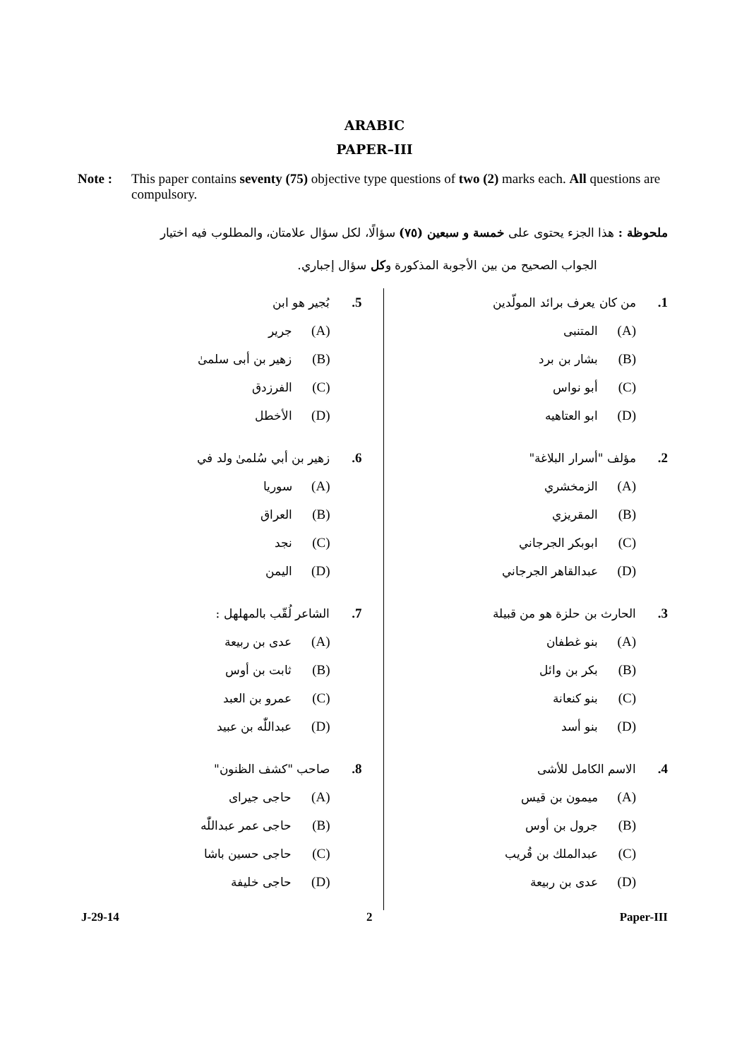ARABIC
PAPER–III
Note : This paper contains seventy (75) objective type questions of two (2) marks each. All questions are compulsory.
ملحوظة : هذا الجزء يحتوى على خمسة و سبعين (٧٥) سؤالًا، لكل سؤال علامتان، والمطلوب فيه اختيار
الجواب الصحيح من بين الأجوبة المذكورة وكل سؤال إجباري.
1. من كان يعرف برائد المولّدين
(A) المتنبى
(B) بشار بن برد
(C) أبو نواس
(D) ابو العتاهيه
2. مؤلف "أسرار البلاغة"
(A) الزمخشري
(B) المقريزي
(C) ابوبكر الجرجاني
(D) عبدالقاهر الجرجاني
3. الحارث بن حلزة هو من قبيلة
(A) بنو غطفان
(B) بكر بن وائل
(C) بنو كنعانة
(D) بنو أسد
4. الاسم الكامل للأشى
(A) ميمون بن قيس
(B) جرول بن أوس
(C) عبدالملك بن قُريب
(D) عدى بن ربيعة
5. بُجير هو ابن
(A) جرير
(B) زهير بن أبى سلمىٰ
(C) الفرزدق
(D) الأخطل
6. زهير بن أبي سُلمىٰ ولد في
(A) سوريا
(B) العراق
(C) نجد
(D) اليمن
7. الشاعر لُقّب بالمهلهل :
(A) عدى بن ربيعة
(B) ثابت بن أوس
(C) عمرو بن العبد
(D) عبداللّٰه بن عبيد
8. صاحب "كشف الظنون"
(A) حاجى جيراى
(B) حاجى عمر عبداللّٰه
(C) حاجى حسين باشا
(D) حاجى خليفة
J-29-14 2 Paper-III